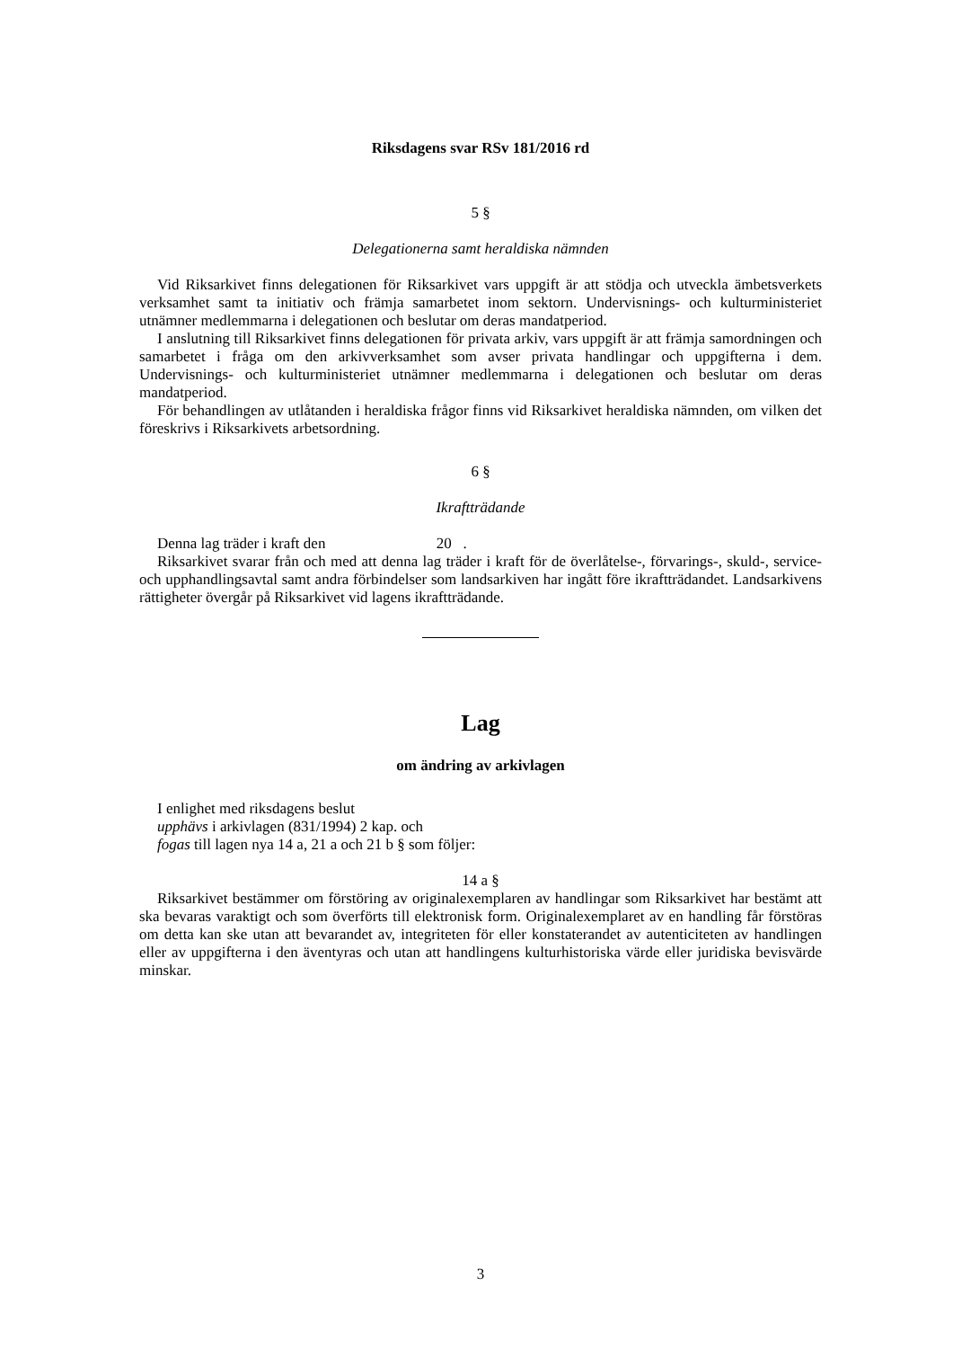Riksdagens svar RSv 181/2016 rd
5 §
Delegationerna samt heraldiska nämnden
Vid Riksarkivet finns delegationen för Riksarkivet vars uppgift är att stödja och utveckla ämbetsverkets verksamhet samt ta initiativ och främja samarbetet inom sektorn. Undervisnings- och kulturministeriet utnämner medlemmarna i delegationen och beslutar om deras mandatperiod.
I anslutning till Riksarkivet finns delegationen för privata arkiv, vars uppgift är att främja samordningen och samarbetet i fråga om den arkivverksamhet som avser privata handlingar och uppgifterna i dem. Undervisnings- och kulturministeriet utnämner medlemmarna i delegationen och beslutar om deras mandatperiod.
För behandlingen av utlåtanden i heraldiska frågor finns vid Riksarkivet heraldiska nämnden, om vilken det föreskrivs i Riksarkivets arbetsordning.
6 §
Ikraftträdande
Denna lag träder i kraft den 20 .
Riksarkivet svarar från och med att denna lag träder i kraft för de överlåtelse-, förvarings-, skuld-, service- och upphandlingsavtal samt andra förbindelser som landsarkiven har ingått före ikraftträdandet. Landsarkivens rättigheter övergår på Riksarkivet vid lagens ikraftträdande.
Lag
om ändring av arkivlagen
I enlighet med riksdagens beslut
upphävs i arkivlagen (831/1994) 2 kap. och
fogas till lagen nya 14 a, 21 a och 21 b § som följer:
14 a §
Riksarkivet bestämmer om förstöring av originalexemplaren av handlingar som Riksarkivet har bestämt att ska bevaras varaktigt och som överförts till elektronisk form. Originalexemplaret av en handling får förstöras om detta kan ske utan att bevarandet av, integriteten för eller konstaterandet av autenticiteten av handlingen eller av uppgifterna i den äventyras och utan att handlingens kulturhistoriska värde eller juridiska bevisvärde minskar.
3